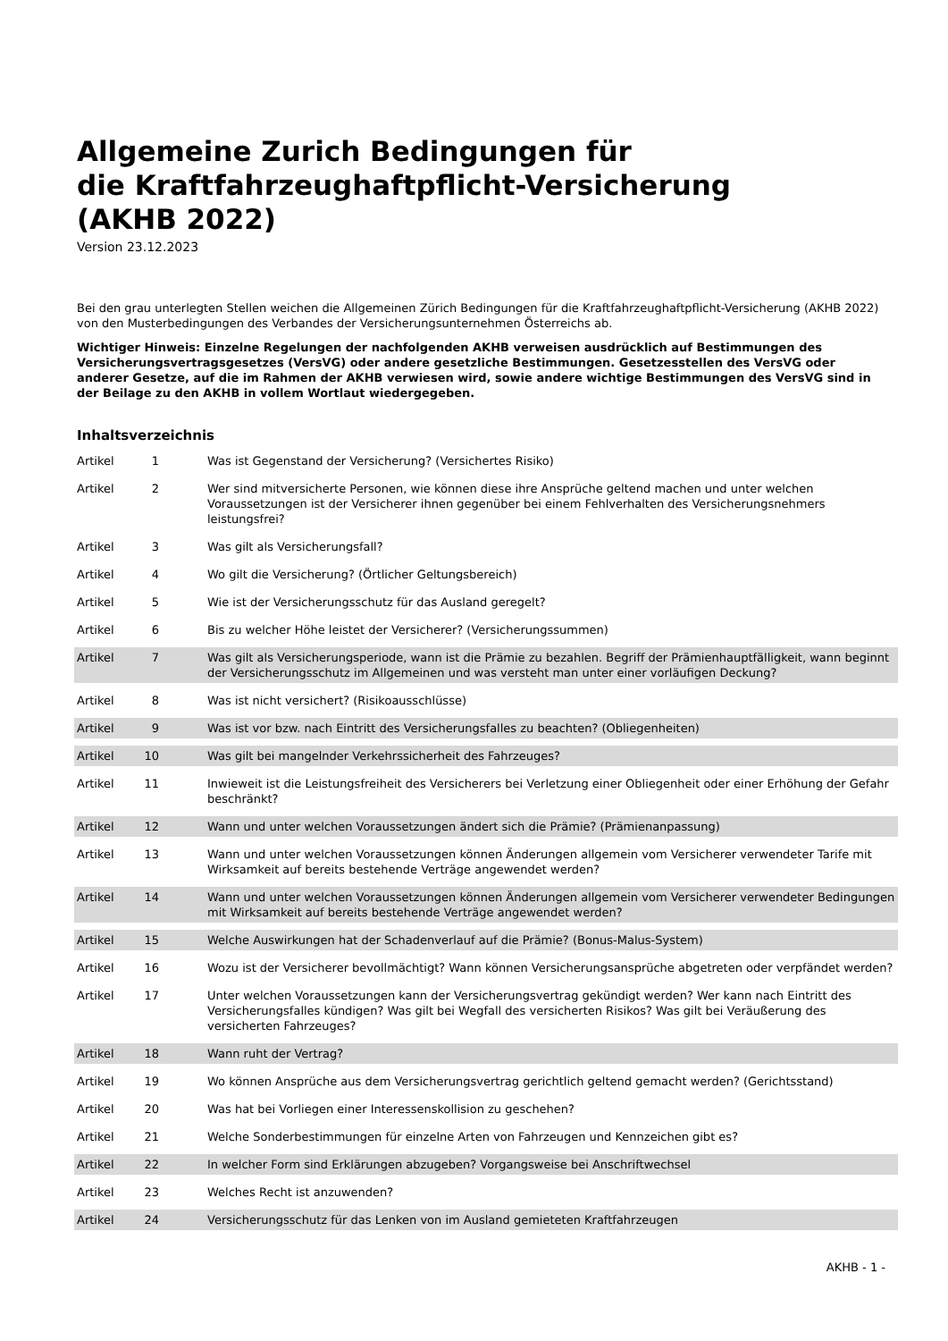Allgemeine Zurich Bedingungen für
die Kraftfahrzeughaftpflicht-Versicherung
(AKHB 2022)
Version 23.12.2023
Bei den grau unterlegten Stellen weichen die Allgemeinen Zürich Bedingungen für die Kraftfahrzeughaftpflicht-Versicherung (AKHB 2022) von den Musterbedingungen des Verbandes der Versicherungsunternehmen Österreichs ab.
Wichtiger Hinweis: Einzelne Regelungen der nachfolgenden AKHB verweisen ausdrücklich auf Bestimmungen des Versicherungsvertragsgesetzes (VersVG) oder andere gesetzliche Bestimmungen. Gesetzesstellen des VersVG oder anderer Gesetze, auf die im Rahmen der AKHB verwiesen wird, sowie andere wichtige Bestimmungen des VersVG sind in der Beilage zu den AKHB in vollem Wortlaut wiedergegeben.
Inhaltsverzeichnis
| Artikel | 1 | Was ist Gegenstand der Versicherung? (Versichertes Risiko) |
| Artikel | 2 | Wer sind mitversicherte Personen, wie können diese ihre Ansprüche geltend machen und unter welchen Voraussetzungen ist der Versicherer ihnen gegenüber bei einem Fehlverhalten des Versicherungsnehmers leistungsfrei? |
| Artikel | 3 | Was gilt als Versicherungsfall? |
| Artikel | 4 | Wo gilt die Versicherung? (Örtlicher Geltungsbereich) |
| Artikel | 5 | Wie ist der Versicherungsschutz für das Ausland geregelt? |
| Artikel | 6 | Bis zu welcher Höhe leistet der Versicherer? (Versicherungssummen) |
| Artikel | 7 | Was gilt als Versicherungsperiode, wann ist die Prämie zu bezahlen. Begriff der Prämienhauptfälligkeit, wann beginnt der Versicherungsschutz im Allgemeinen und was versteht man unter einer vorläufigen Deckung? |
| Artikel | 8 | Was ist nicht versichert? (Risikoausschlüsse) |
| Artikel | 9 | Was ist vor bzw. nach Eintritt des Versicherungsfalles zu beachten? (Obliegenheiten) |
| Artikel | 10 | Was gilt bei mangelnder Verkehrssicherheit des Fahrzeuges? |
| Artikel | 11 | Inwieweit ist die Leistungsfreiheit des Versicherers bei Verletzung einer Obliegenheit oder einer Erhöhung der Gefahr beschränkt? |
| Artikel | 12 | Wann und unter welchen Voraussetzungen ändert sich die Prämie? (Prämienanpassung) |
| Artikel | 13 | Wann und unter welchen Voraussetzungen können Änderungen allgemein vom Versicherer verwendeter Tarife mit Wirksamkeit auf bereits bestehende Verträge angewendet werden? |
| Artikel | 14 | Wann und unter welchen Voraussetzungen können Änderungen allgemein vom Versicherer verwendeter Bedingungen mit Wirksamkeit auf bereits bestehende Verträge angewendet werden? |
| Artikel | 15 | Welche Auswirkungen hat der Schadenverlauf auf die Prämie? (Bonus-Malus-System) |
| Artikel | 16 | Wozu ist der Versicherer bevollmächtigt? Wann können Versicherungsansprüche abgetreten oder verpfändet werden? |
| Artikel | 17 | Unter welchen Voraussetzungen kann der Versicherungsvertrag gekündigt werden? Wer kann nach Eintritt des Versicherungsfalles kündigen? Was gilt bei Wegfall des versicherten Risikos? Was gilt bei Veräußerung des versicherten Fahrzeuges? |
| Artikel | 18 | Wann ruht der Vertrag? |
| Artikel | 19 | Wo können Ansprüche aus dem Versicherungsvertrag gerichtlich geltend gemacht werden? (Gerichtsstand) |
| Artikel | 20 | Was hat bei Vorliegen einer Interessenskollision zu geschehen? |
| Artikel | 21 | Welche Sonderbestimmungen für einzelne Arten von Fahrzeugen und Kennzeichen gibt es? |
| Artikel | 22 | In welcher Form sind Erklärungen abzugeben? Vorgangsweise bei Anschriftwechsel |
| Artikel | 23 | Welches Recht ist anzuwenden? |
| Artikel | 24 | Versicherungsschutz für das Lenken von im Ausland gemieteten Kraftfahrzeugen |
AKHB - 1 -